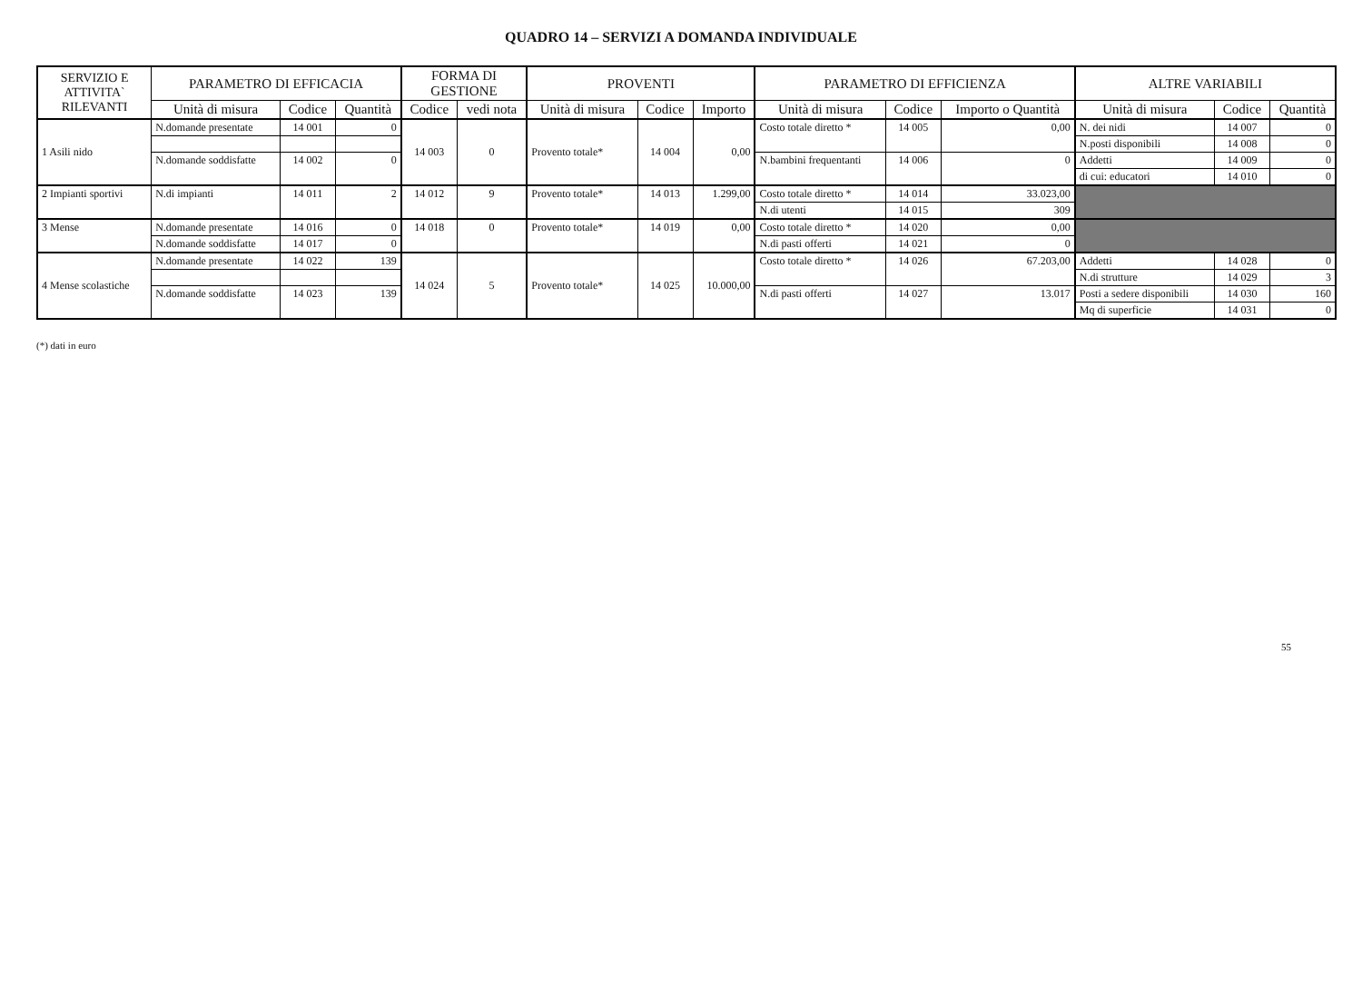QUADRO 14 – SERVIZI A DOMANDA INDIVIDUALE
| SERVIZIO E ATTIVITA` RILEVANTI | PARAMETRO DI EFFICACIA | | | FORMA DI GESTIONE | | PROVENTI | | | PARAMETRO DI EFFICIENZA | | | ALTRE VARIABILI | | |
| --- | --- | --- | --- | --- | --- | --- | --- | --- | --- | --- | --- | --- | --- | --- |
| | Unità di misura | Codice | Quantità | Codice | vedi nota | Unità di misura | Codice | Importo | Unità di misura | Codice | Importo o Quantità | Unità di misura | Codice | Quantità |
| 1 Asili nido | N.domande presentate | 14 001 | 0 | 14 003 | 0 | Provento totale* | 14 004 | 0,00 | Costo totale diretto * | 14 005 | 0,00 | N. dei nidi | 14 007 | 0 |
| | | | | | | | | | | | | N.posti disponibili | 14 008 | 0 |
| | N.domande soddisfatte | 14 002 | 0 | | | | | | N.bambini frequentanti | 14 006 | 0 | Addetti | 14 009 | 0 |
| | | | | | | | | | | | | di cui: educatori | 14 010 | 0 |
| 2 Impianti sportivi | N.di impianti | 14 011 | 2 | 14 012 | 9 | Provento totale* | 14 013 | 1.299,00 | Costo totale diretto * | 14 014 | 33.023,00 | | | |
| | | | | | | | | | N.di utenti | 14 015 | 309 | | | |
| 3 Mense | N.domande presentate | 14 016 | 0 | 14 018 | 0 | Provento totale* | 14 019 | 0,00 | Costo totale diretto * | 14 020 | 0,00 | | | |
| | N.domande soddisfatte | 14 017 | 0 | | | | | | N.di pasti offerti | 14 021 | 0 | | | |
| 4 Mense scolastiche | N.domande presentate | 14 022 | 139 | 14 024 | 5 | Provento totale* | 14 025 | 10.000,00 | Costo totale diretto * | 14 026 | 67.203,00 | Addetti | 14 028 | 0 |
| | | | | | | | | | | | | N.di strutture | 14 029 | 3 |
| | N.domande soddisfatte | 14 023 | 139 | | | | | | N.di pasti offerti | 14 027 | 13.017 | Posti a sedere disponibili | 14 030 | 160 |
| | | | | | | | | | | | | Mq di superficie | 14 031 | 0 |
(*) dati in euro
55